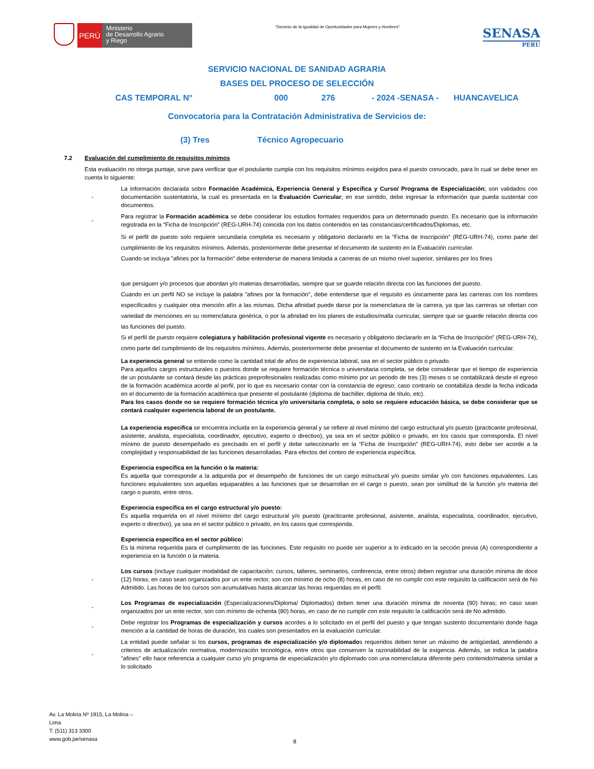PERÚ
Ministerio
de Desarrollo Agrario
y Riego
“Decenio de la Igualdad de Oportunidades para Mujeres y Hombres”
SENASA
PERU
SERVICIO NACIONAL DE SANIDAD AGRARIA
BASES DEL PROCESO DE SELECCIÓN
CAS TEMPORAL N° 000 276 - 2024 -SENASA - HUANCAVELICA
Convocatoria para la Contratación Administrativa de Servicios de:
(3) Tres Técnico Agropecuario
7.2 Evaluación del cumplimiento de requisitos mínimos
Esta evaluación no otorga puntaje, sirve para verificar que el postulante cumpla con los requisitos mínimos exigidos para el puesto convocado, para lo cual se debe tener en cuenta lo siguiente:
- La información declarada sobre Formación Académica, Experiencia General y Específica y Curso/ Programa de Especialización; son validados con documentación sustentatoria, la cual es presentada en la Evaluación Curricular; en ese sentido, debe ingresar la información que pueda sustentar con documentos.
- Para registrar la Formación académica se debe considerar los estudios formales requeridos para un determinado puesto. Es necesario que la información registrada en la “Ficha de Inscripción” (REG-URH-74) coincida con los datos contenidos en las constancias/certificados/Diplomas, etc.
Si el perfil de puesto solo requiere secundaria completa es necesario y obligatorio declararlo en la “Ficha de Inscripción” (REG-URH-74), como parte del cumplimiento de los requisitos mínimos. Además, posteriormente debe presentar el documento de sustento en la Evaluación curricular.
Cuando se incluya "afines por la formación" debe entenderse de manera limitada a carreras de un mismo nivel superior, similares por los fines
que persiguen y/o procesos que abordan y/o materias desarrolladas, siempre que se guarde relación directa con las funciones del puesto.
Cuando en un perfil NO se incluye la palabra "afines por la formación", debe entenderse que el requisito es únicamente para las carreras con los nombres especificados y cualquier otra mención afín a las mismas. Dicha afinidad puede darse por la nomenclatura de la carrera, ya que las carreras se ofertan con variedad de menciones en su nomenclatura genérica, o por la afinidad en los planes de estudios/malla curricular, siempre que se guarde relación directa con las funciones del puesto.
Si el perfil de puesto requiere colegiatura y habilitación profesional vigente es necesario y obligatorio declararlo en la “Ficha de Inscripción” (REG-URH-74), como parte del cumplimiento de los requisitos mínimos. Además, posteriormente debe presentar el documento de sustento en la Evaluación curricular.
La experiencia general se entiende como la cantidad total de años de experiencia laboral, sea en el sector público o privado.
Para aquellos cargos estructurales o puestos donde se requiere formación técnica o universitaria completa, se debe considerar que el tiempo de experiencia de un postulante se contará desde las prácticas preprofesionales realizadas como mínimo por un periodo de tres (3) meses o se contabilizará desde el egreso de la formación académica acorde al perfil, por lo que es necesario contar con la constancia de egreso; caso contrario se contabiliza desde la fecha indicada en el documento de la formación académica que presente el postulante (diploma de bachiller, diploma de título, etc).
Para los casos donde no se requiere formación técnica y/o universitaria completa, o solo se requiere educación básica, se debe considerar que se contará cualquier experiencia laboral de un postulante.
La experiencia especifica se encuentra incluida en la experiencia general y se refiere al nivel mínimo del cargo estructural y/o puesto (practicante profesional, asistente, analista, especialista, coordinador, ejecutivo, experto o directivo), ya sea en el sector público o privado, en los casos que corresponda. El nivel mínimo de puesto desempeñado es precisado en el perfil y debe seleccionarlo en la “Ficha de Inscripción” (REG-URH-74), esto debe ser acorde a la complejidad y responsabilidad de las funciones desarrolladas. Para efectos del conteo de experiencia específica.
Experiencia específica en la función o la materia:
Es aquella que corresponde a la adquirida por el desempeño de funciones de un cargo estructural y/o puesto similar y/o con funciones equivalentes. Las funciones equivalentes son aquellas equiparables a las funciones que se desarrollan en el cargo o puesto, sean por similitud de la función y/o materia del cargo o puesto, entre otros.
Experiencia específica en el cargo estructural y/o puesto:
Es aquella requerida en el nivel mínimo del cargo estructural y/o puesto (practicante profesional, asistente, analista, especialista, coordinador, ejecutivo, experto o directivo), ya sea en el sector público o privado, en los casos que corresponda.
Experiencia específica en el sector público:
Es la mínima requerida para el cumplimiento de las funciones. Este requisito no puede ser superior a lo indicado en la sección previa (A) correspondiente a experiencia en la función o la materia.
- Los cursos (incluye cualquier modalidad de capacitación: cursos, talleres, seminarios, conferencia, entre otros) deben registrar una duración mínima de doce (12) horas; en caso sean organizados por un ente rector, son con mínimo de ocho (8) horas, en caso de no cumplir con este requisito la calificación será de No Admitido. Las horas de los cursos son acumulativas hasta alcanzar las horas requeridas en el perfil.
- Los Programas de especialización (Especializaciones/Diploma/ Diplomados) deben tener una duración mínima de noventa (90) horas; en caso sean organizados por un ente rector, son con mínimo de ochenta (80) horas, en caso de no cumplir con este requisito la calificación será de No admitido.
- Debe registrar los Programas de especialización y cursos acordes a lo solicitado en el perfil del puesto y que tengan sustento documentario donde haga mención a la cantidad de horas de duración, los cuales son presentados en la evaluación curricular.
- La entidad puede señalar si los cursos, programas de especialización y/o diplomados requeridos deben tener un máximo de antigüedad, atendiendo a criterios de actualización normativa, modernización tecnológica, entre otros que conserven la razonabilidad de la exigencia. Además, se indica la palabra "afines" ello hace referencia a cualquier curso y/o programa de especialización y/o diplomado con una nomenclatura diferente pero contenido/materia similar a lo solicitado
Av. La Molina Nº 1915, La Molina –
Lima
T: (511) 313 3300
www.gob.pe/senasa
8